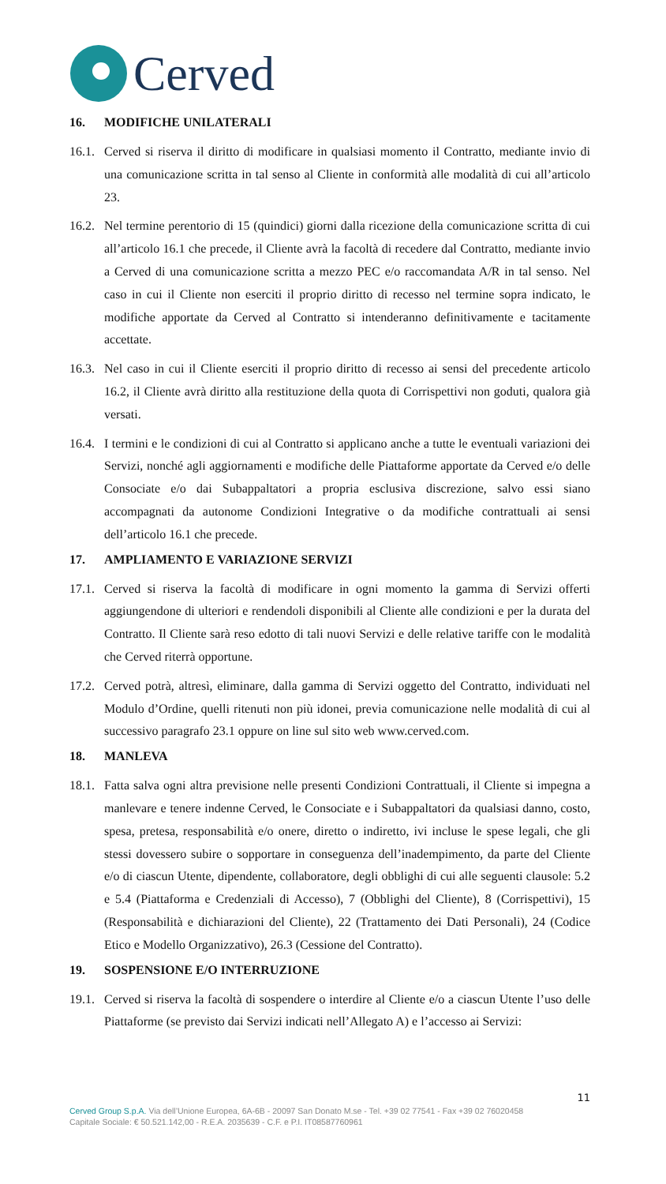Cerved
16. MODIFICHE UNILATERALI
16.1.
Cerved si riserva il diritto di modificare in qualsiasi momento il Contratto, mediante invio di una comunicazione scritta in tal senso al Cliente in conformità alle modalità di cui all’articolo 23.
16.2.
Nel termine perentorio di 15 (quindici) giorni dalla ricezione della comunicazione scritta di cui all’articolo 16.1 che precede, il Cliente avrà la facoltà di recedere dal Contratto, mediante invio a Cerved di una comunicazione scritta a mezzo PEC e/o raccomandata A/R in tal senso. Nel caso in cui il Cliente non eserciti il proprio diritto di recesso nel termine sopra indicato, le modifiche apportate da Cerved al Contratto si intenderanno definitivamente e tacitamente accettate.
16.3.
Nel caso in cui il Cliente eserciti il proprio diritto di recesso ai sensi del precedente articolo 16.2, il Cliente avrà diritto alla restituzione della quota di Corrispettivi non goduti, qualora già versati.
16.4.
I termini e le condizioni di cui al Contratto si applicano anche a tutte le eventuali variazioni dei Servizi, nonché agli aggiornamenti e modifiche delle Piattaforme apportate da Cerved e/o delle Consociate e/o dai Subappaltatori a propria esclusiva discrezione, salvo essi siano accompagnati da autonome Condizioni Integrative o da modifiche contrattuali ai sensi dell’articolo 16.1 che precede.
17. AMPLIAMENTO E VARIAZIONE SERVIZI
17.1.
Cerved si riserva la facoltà di modificare in ogni momento la gamma di Servizi offerti aggiungendone di ulteriori e rendendoli disponibili al Cliente alle condizioni e per la durata del Contratto. Il Cliente sarà reso edotto di tali nuovi Servizi e delle relative tariffe con le modalità che Cerved riterrà opportune.
17.2.
Cerved potrà, altresì, eliminare, dalla gamma di Servizi oggetto del Contratto, individuati nel Modulo d’Ordine, quelli ritenuti non più idonei, previa comunicazione nelle modalità di cui al successivo paragrafo 23.1 oppure on line sul sito web www.cerved.com.
18. MANLEVA
18.1.
Fatta salva ogni altra previsione nelle presenti Condizioni Contrattuali, il Cliente si impegna a manlevare e tenere indenne Cerved, le Consociate e i Subappaltatori da qualsiasi danno, costo, spesa, pretesa, responsabilità e/o onere, diretto o indiretto, ivi incluse le spese legali, che gli stessi dovessero subire o sopportare in conseguenza dell’inadempimento, da parte del Cliente e/o di ciascun Utente, dipendente, collaboratore, degli obblighi di cui alle seguenti clausole: 5.2 e 5.4 (Piattaforma e Credenziali di Accesso), 7 (Obblighi del Cliente), 8 (Corrispettivi), 15 (Responsabilità e dichiarazioni del Cliente), 22 (Trattamento dei Dati Personali), 24 (Codice Etico e Modello Organizzativo), 26.3 (Cessione del Contratto).
19. SOSPENSIONE E/O INTERRUZIONE
19.1.
Cerved si riserva la facoltà di sospendere o interdire al Cliente e/o a ciascun Utente l’uso delle Piattaforme (se previsto dai Servizi indicati nell’Allegato A) e l’accesso ai Servizi:
11
Cerved Group S.p.A. Via dell’Unione Europea, 6A-6B - 20097 San Donato M.se - Tel. +39 02 77541 - Fax +39 02 76020458
Capitale Sociale: € 50.521.142,00 - R.E.A. 2035639 - C.F. e P.I. IT08587760961